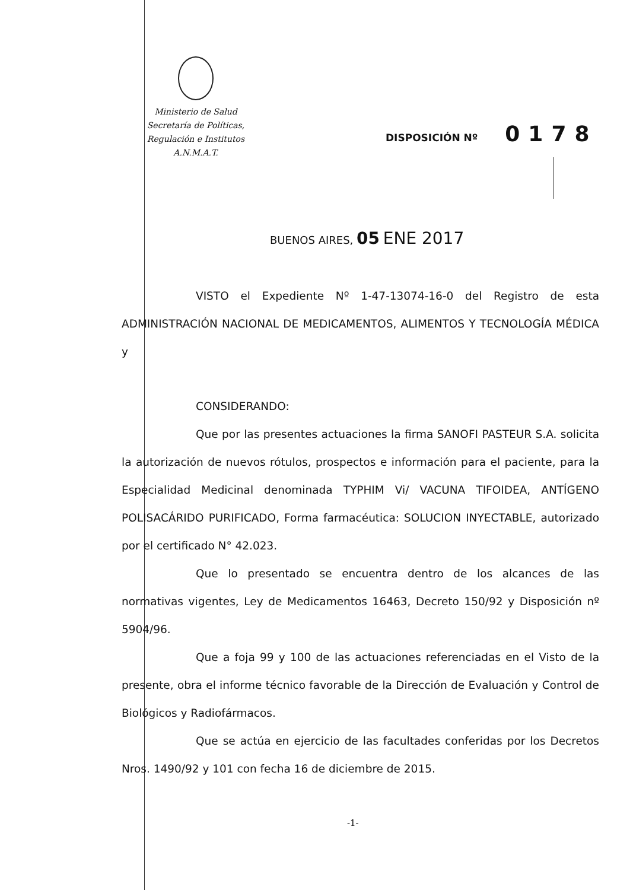Ministerio de Salud
Secretaría de Políticas,
Regulación e Institutos
A.N.M.A.T.
DISPOSICIÓN Nº 0178
BUENOS AIRES, 05 ENE 2017
VISTO el Expediente Nº 1-47-13074-16-0 del Registro de esta ADMINISTRACIÓN NACIONAL DE MEDICAMENTOS, ALIMENTOS Y TECNOLOGÍA MÉDICA y
CONSIDERANDO:
Que por las presentes actuaciones la firma SANOFI PASTEUR S.A. solicita la autorización de nuevos rótulos, prospectos e información para el paciente, para la Especialidad Medicinal denominada TYPHIM Vi/ VACUNA TIFOIDEA, ANTÍGENO POLISACÁRIDO PURIFICADO, Forma farmacéutica: SOLUCION INYECTABLE, autorizado por el certificado N° 42.023.
Que lo presentado se encuentra dentro de los alcances de las normativas vigentes, Ley de Medicamentos 16463, Decreto 150/92 y Disposición nº 5904/96.
Que a foja 99 y 100 de las actuaciones referenciadas en el Visto de la presente, obra el informe técnico favorable de la Dirección de Evaluación y Control de Biológicos y Radiofármacos.
Que se actúa en ejercicio de las facultades conferidas por los Decretos Nros. 1490/92 y 101 con fecha 16 de diciembre de 2015.
-1-